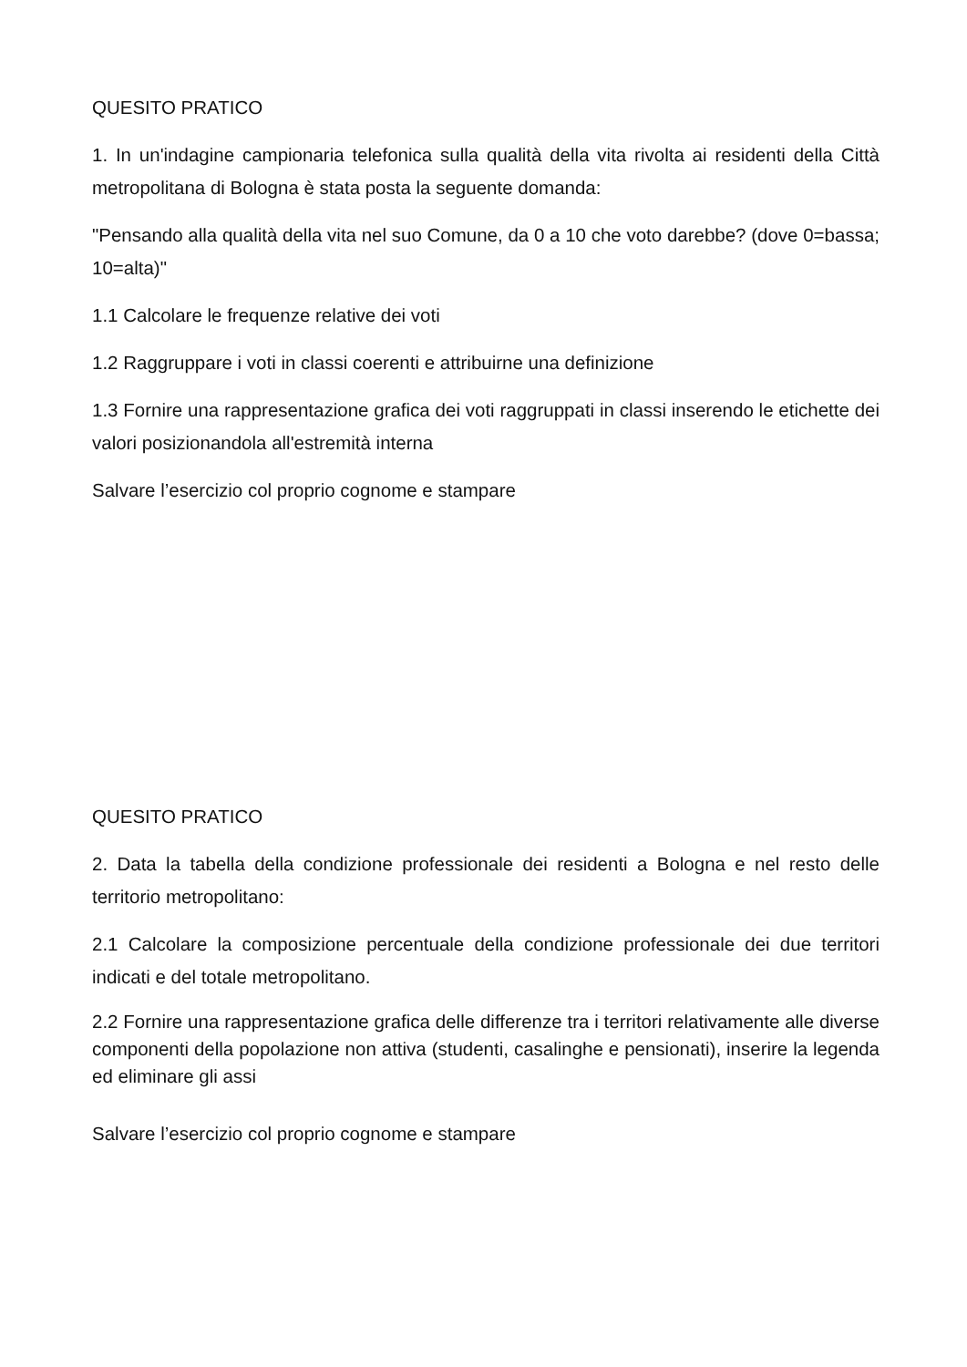QUESITO PRATICO
1. In un'indagine campionaria telefonica sulla qualità della vita rivolta ai residenti della Città metropolitana di Bologna è stata posta la seguente domanda:
"Pensando alla qualità della vita nel suo Comune, da 0 a 10 che voto darebbe? (dove 0=bassa; 10=alta)"
1.1 Calcolare le frequenze relative dei voti
1.2 Raggruppare i voti in classi coerenti e attribuirne una definizione
1.3 Fornire una rappresentazione grafica dei voti raggruppati in classi inserendo le etichette dei valori posizionandola all'estremità interna
Salvare l’esercizio col proprio cognome e stampare
QUESITO PRATICO
2. Data la tabella della condizione professionale dei residenti a Bologna e nel resto delle territorio metropolitano:
2.1 Calcolare la composizione percentuale della condizione professionale dei due territori indicati e del totale metropolitano.
2.2 Fornire una rappresentazione grafica delle differenze tra i territori relativamente alle diverse componenti della popolazione non attiva (studenti, casalinghe e pensionati), inserire la legenda ed eliminare gli assi
Salvare l’esercizio col proprio cognome e stampare